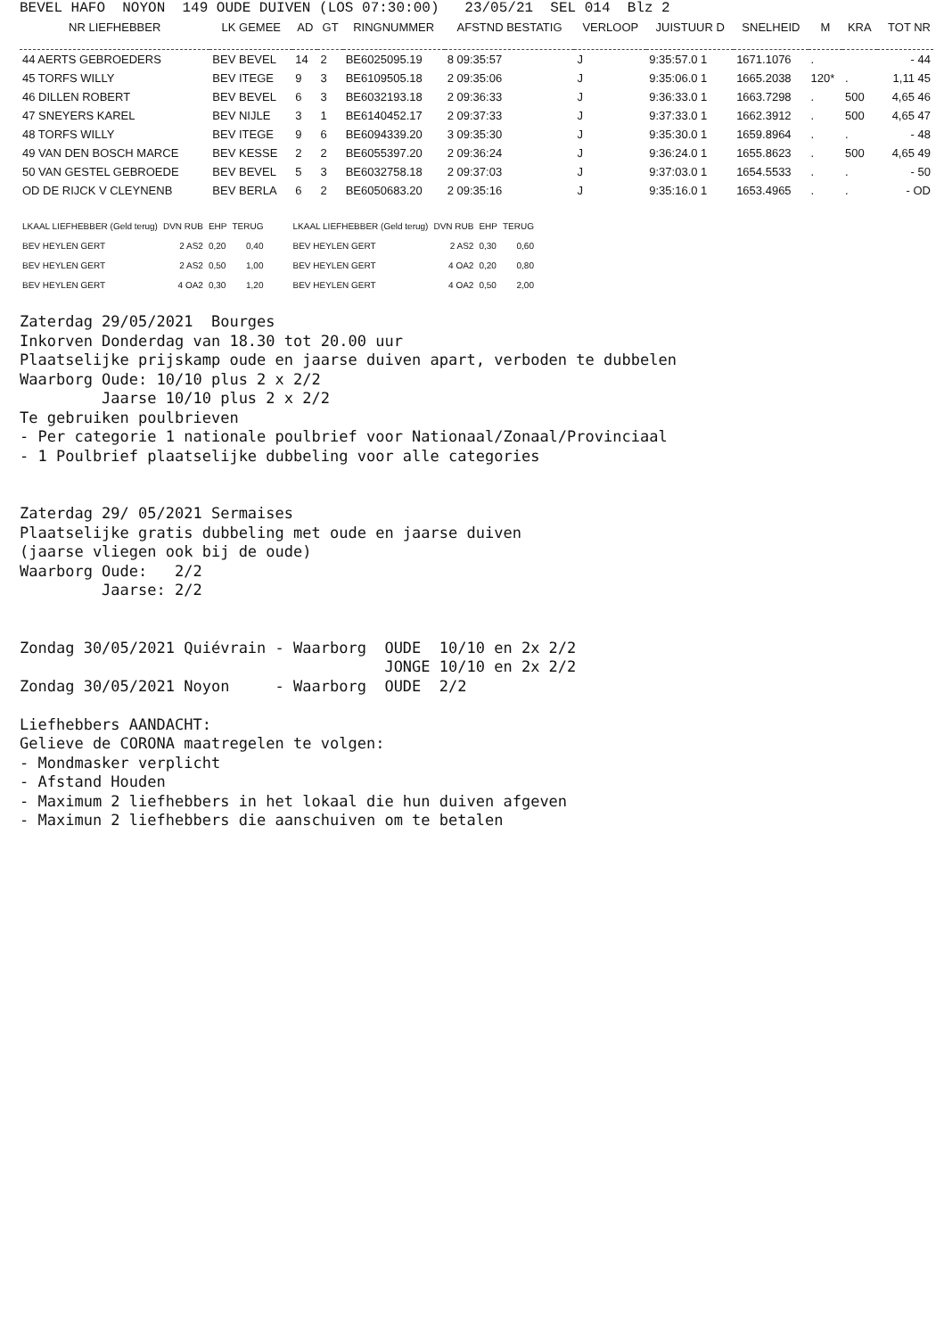BEVEL HAFO NOYON 149 OUDE DUIVEN (LOS 07:30:00) 23/05/21 SEL 014 Blz 2
| NR LIEFHEBBER | LK GEMEE | AD | GT | RINGNUMMER | AFSTND BESTATIG | VERLOOP | JUISTUUR D | SNELHEID | M | KRA | TOT NR |
| --- | --- | --- | --- | --- | --- | --- | --- | --- | --- | --- | --- |
| 44 AERTS GEBROEDERS | BEV BEVEL | 14 | 2 | BE6025095.19 | 8 09:35:57 | J | 9:35:57.0 1 | 1671.1076 | . | | - 44 |
| 45 TORFS WILLY | BEV ITEGE | 9 | 3 | BE6109505.18 | 2 09:35:06 | J | 9:35:06.0 1 | 1665.2038 | 120* | . | 1,11 45 |
| 46 DILLEN ROBERT | BEV BEVEL | 6 | 3 | BE6032193.18 | 2 09:36:33 | J | 9:36:33.0 1 | 1663.7298 | . | 500 | 4,65 46 |
| 47 SNEYERS KAREL | BEV NIJLE | 3 | 1 | BE6140452.17 | 2 09:37:33 | J | 9:37:33.0 1 | 1662.3912 | . | 500 | 4,65 47 |
| 48 TORFS WILLY | BEV ITEGE | 9 | 6 | BE6094339.20 | 3 09:35:30 | J | 9:35:30.0 1 | 1659.8964 | . | . | - 48 |
| 49 VAN DEN BOSCH MARCE | BEV KESSE | 2 | 2 | BE6055397.20 | 2 09:36:24 | J | 9:36:24.0 1 | 1655.8623 | . | 500 | 4,65 49 |
| 50 VAN GESTEL GEBROEDE | BEV BEVEL | 5 | 3 | BE6032758.18 | 2 09:37:03 | J | 9:37:03.0 1 | 1654.5533 | . | . | - 50 |
| OD DE RIJCK V CLEYNENB | BEV BERLA | 6 | 2 | BE6050683.20 | 2 09:35:16 | J | 9:35:16.0 1 | 1653.4965 | . | . | - OD |
| LKAAL LIEFHEBBER (Geld terug) | DVN RUB | EHP | TERUG | LKAAL LIEFHEBBER (Geld terug) | DVN RUB | EHP | TERUG |
| --- | --- | --- | --- | --- | --- | --- | --- |
| BEV HEYLEN GERT | 2 AS2 | 0,20 | 0,40 | BEV HEYLEN GERT | 2 AS2 | 0,30 | 0,60 |
| BEV HEYLEN GERT | 2 AS2 | 0,50 | 1,00 | BEV HEYLEN GERT | 4 OA2 | 0,20 | 0,80 |
| BEV HEYLEN GERT | 4 OA2 | 0,30 | 1,20 | BEV HEYLEN GERT | 4 OA2 | 0,50 | 2,00 |
Zaterdag 29/05/2021 Bourges Inkorven Donderdag van 18.30 tot 20.00 uur Plaatselijke prijskamp oude en jaarse duiven apart, verboden te dubbelen Waarborg Oude: 10/10 plus 2 x 2/2 Jaarse 10/10 plus 2 x 2/2 Te gebruiken poulbrieven - Per categorie 1 nationale poulbrief voor Nationaal/Zonaal/Provinciaal - 1 Poulbrief plaatselijke dubbeling voor alle categories Zaterdag 29/ 05/2021 Sermaises Plaatselijke gratis dubbeling met oude en jaarse duiven (jaarse vliegen ook bij de oude) Waarborg Oude: 2/2 Jaarse: 2/2 Zondag 30/05/2021 Quiévrain - Waarborg OUDE 10/10 en 2x 2/2 JONGE 10/10 en 2x 2/2 Zondag 30/05/2021 Noyon - Waarborg OUDE 2/2 Liefhebbers AANDACHT: Gelieve de CORONA maatregelen te volgen: - Mondmasker verplicht - Afstand Houden - Maximum 2 liefhebbers in het lokaal die hun duiven afgeven - Maximun 2 liefhebbers die aanschuiven om te betalen